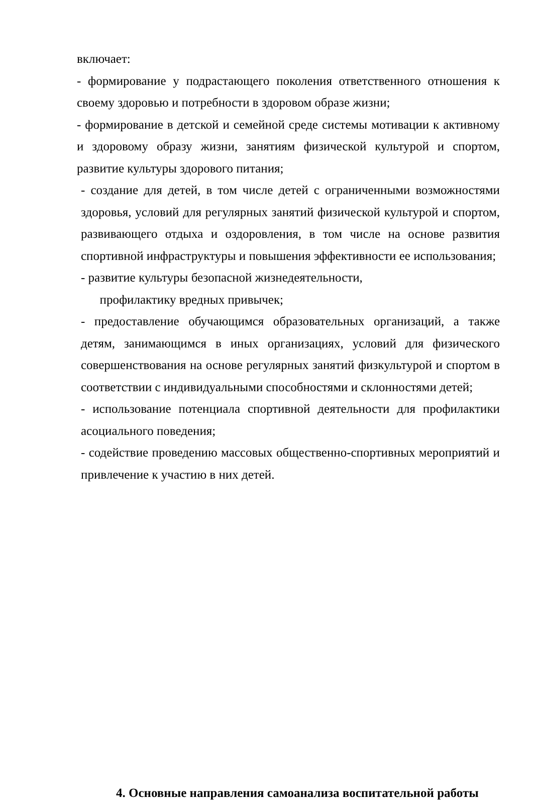включает:
- формирование у подрастающего поколения ответственного отношения к своему здоровью и потребности в здоровом образе жизни;
- формирование в детской и семейной среде системы мотивации к активному и здоровому образу жизни, занятиям физической культурой и спортом, развитие культуры здорового питания;
- создание для детей, в том числе детей с ограниченными возможностями здоровья, условий для регулярных занятий физической культурой и спортом, развивающего отдыха и оздоровления, в том числе на основе развития спортивной инфраструктуры и повышения эффективности ее использования;
- развитие культуры безопасной жизнедеятельности,
профилактику вредных привычек;
- предоставление обучающимся образовательных организаций, а также детям, занимающимся в иных организациях, условий для физического совершенствования на основе регулярных занятий физкультурой и спортом в соответствии с индивидуальными способностями и склонностями детей;
- использование потенциала спортивной деятельности для профилактики асоциального поведения;
- содействие проведению массовых общественно-спортивных мероприятий и привлечение к участию в них детей.
4. Основные направления самоанализа воспитательной работы